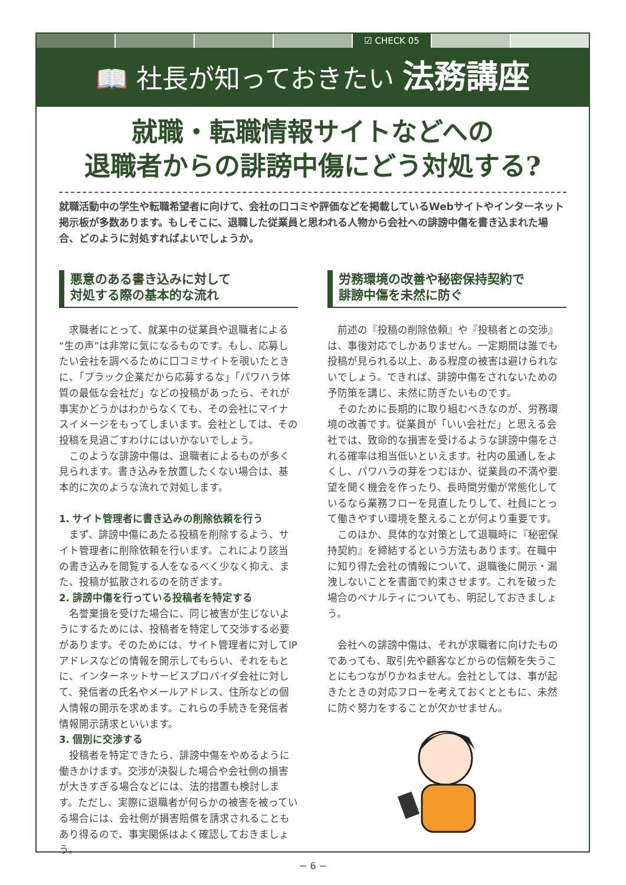☑ CHECK 05
📖 社長が知っておきたい 法務講座
就職・転職情報サイトなどへの
退職者からの誹謗中傷にどう対処する?
就職活動中の学生や転職希望者に向けて、会社の口コミや評価などを掲載しているWebサイトやインターネット掲示板が多数あります。もしそこに、退職した従業員と思われる人物から会社への誹謗中傷を書き込まれた場合、どのように対処すればよいでしょうか。
悪意のある書き込みに対して
対処する際の基本的な流れ
求職者にとって、就業中の従業員や退職者による“生の声”は非常に気になるものです。もし、応募したい会社を調べるために口コミサイトを覗いたときに、「ブラック企業だから応募するな」「パワハラ体質の最低な会社だ」などの投稿があったら、それが事実かどうかはわからなくても、その会社にマイナスイメージをもってしまいます。会社としては、その投稿を見過ごすわけにはいかないでしょう。
このような誹謗中傷は、退職者によるものが多く見られます。書き込みを放置したくない場合は、基本的に次のような流れで対処します。
1. サイト管理者に書き込みの削除依頼を行う
まず、誹謗中傷にあたる投稿を削除するよう、サイト管理者に削除依頼を行います。これにより該当の書き込みを閲覧する人をなるべく少なく抑え、また、投稿が拡散されるのを防ぎます。
2. 誹謗中傷を行っている投稿者を特定する
名誉棄損を受けた場合に、同じ被害が生じないようにするためには、投稿者を特定して交渉する必要があります。そのためには、サイト管理者に対してIPアドレスなどの情報を開示してもらい、それをもとに、インターネットサービスプロバイダ会社に対して、発信者の氏名やメールアドレス、住所などの個人情報の開示を求めます。これらの手続きを発信者情報開示請求といいます。
3. 個別に交渉する
投稿者を特定できたら、誹謗中傷をやめるように働きかけます。交渉が決裂した場合や会社側の損害が大きすぎる場合などには、法的措置も検討します。ただし、実際に退職者が何らかの被害を被っている場合には、会社側が損害賠償を請求されることもあり得るので、事実関係はよく確認しておきましょう。
労務環境の改善や秘密保持契約で
誹謗中傷を未然に防ぐ
前述の『投稿の削除依頼』や『投稿者との交渉』は、事後対応でしかありません。一定期間は誰でも投稿が見られる以上、ある程度の被害は避けられないでしょう。できれば、誹謗中傷をされないための予防策を講じ、未然に防ぎたいものです。
そのために長期的に取り組むべきなのが、労務環境の改善です。従業員が「いい会社だ」と思える会社では、致命的な損害を受けるような誹謗中傷をされる確率は相当低いといえます。社内の風通しをよくし、パワハラの芽をつむほか、従業員の不満や要望を聞く機会を作ったり、長時間労働が常態化しているなら業務フローを見直したりして、社員にとって働きやすい環境を整えることが何より重要です。
このほか、具体的な対策として退職時に『秘密保持契約』を締結するという方法もあります。在職中に知り得た会社の情報について、退職後に開示・漏洩しないことを書面で約束させます。これを破った場合のペナルティについても、明記しておきましょう。
会社への誹謗中傷は、それが求職者に向けたものであっても、取引先や顧客などからの信頼を失うことにもつながりかねません。会社としては、事が起きたときの対応フローを考えておくとともに、未然に防ぐ努力をすることが欠かせません。
− 6 −